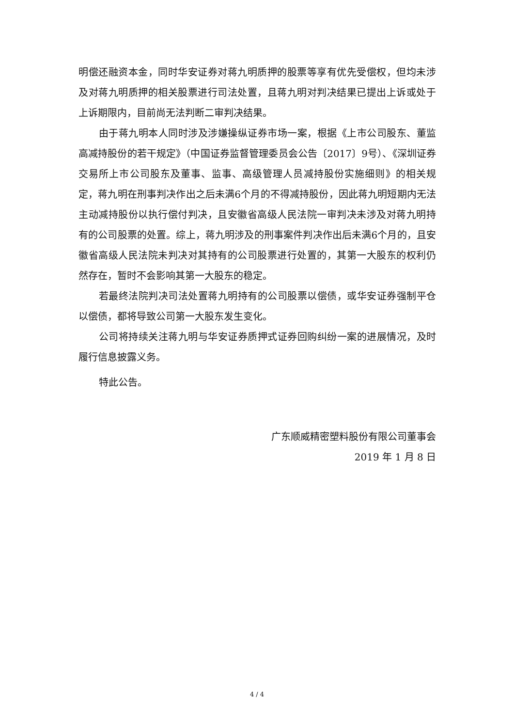明偿还融资本金，同时华安证券对蒋九明质押的股票等享有优先受偿权，但均未涉及对蒋九明质押的相关股票进行司法处置，且蒋九明对判决结果已提出上诉或处于上诉期限内，目前尚无法判断二审判决结果。
由于蒋九明本人同时涉及涉嫌操纵证券市场一案，根据《上市公司股东、董监高减持股份的若干规定》（中国证券监督管理委员会公告〔2017〕9号）、《深圳证券交易所上市公司股东及董事、监事、高级管理人员减持股份实施细则》的相关规定，蒋九明在刑事判决作出之后未满6个月的不得减持股份，因此蒋九明短期内无法主动减持股份以执行偿付判决，且安徽省高级人民法院一审判决未涉及对蒋九明持有的公司股票的处置。综上，蒋九明涉及的刑事案件判决作出后未满6个月的，且安徽省高级人民法院未判决对其持有的公司股票进行处置的，其第一大股东的权利仍然存在，暂时不会影响其第一大股东的稳定。
若最终法院判决司法处置蒋九明持有的公司股票以偿债，或华安证券强制平仓以偿债，都将导致公司第一大股东发生变化。
公司将持续关注蒋九明与华安证券质押式证券回购纠纷一案的进展情况，及时履行信息披露义务。
特此公告。
广东顺威精密塑料股份有限公司董事会
2019 年 1 月 8 日
4 / 4